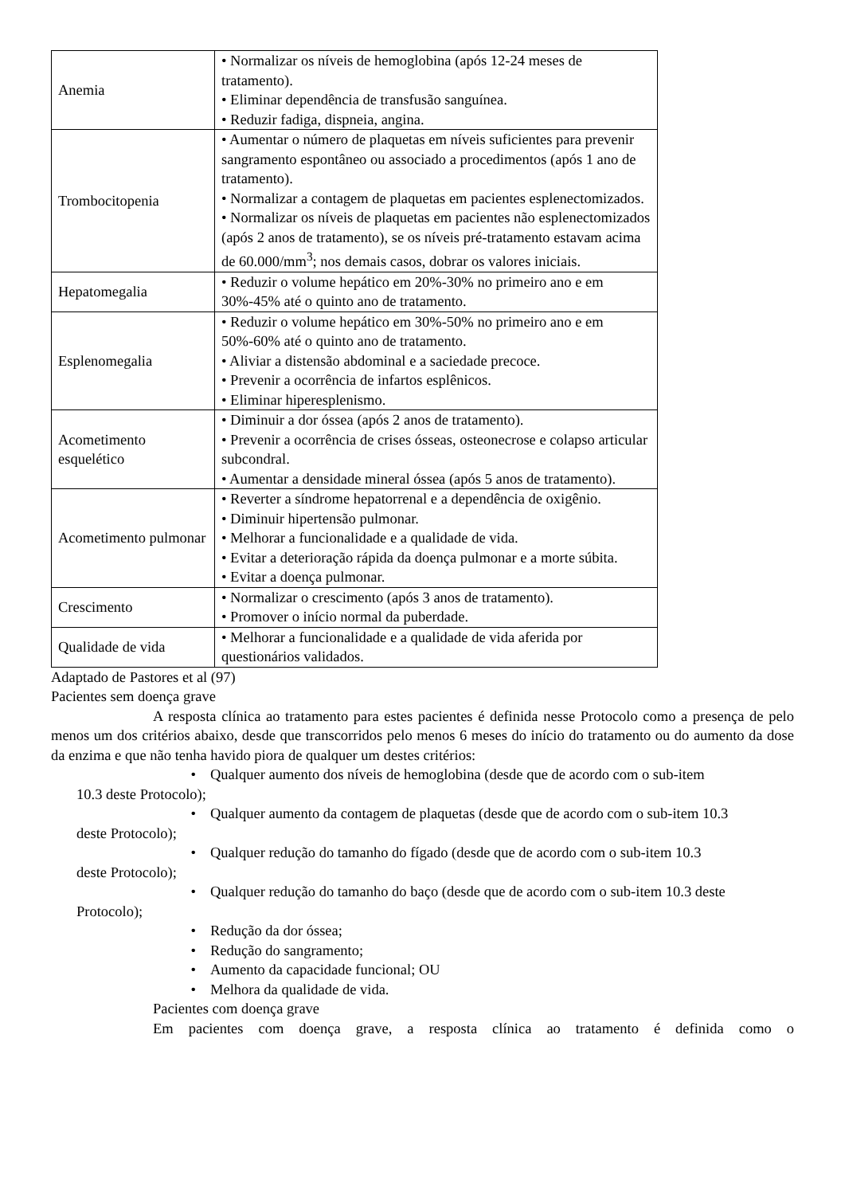| Anemia | • Normalizar os níveis de hemoglobina (após 12-24 meses de tratamento). • Eliminar dependência de transfusão sanguínea. • Reduzir fadiga, dispneia, angina. |
| Trombocitopenia | • Aumentar o número de plaquetas em níveis suficientes para prevenir sangramento espontâneo ou associado a procedimentos (após 1 ano de tratamento). • Normalizar a contagem de plaquetas em pacientes esplenectomizados. • Normalizar os níveis de plaquetas em pacientes não esplenectomizados (após 2 anos de tratamento), se os níveis pré-tratamento estavam acima de 60.000/mm<sup>3</sup>; nos demais casos, dobrar os valores iniciais. |
| Hepatomegalia | • Reduzir o volume hepático em 20%-30% no primeiro ano e em 30%-45% até o quinto ano de tratamento. |
| Esplenomegalia | • Reduzir o volume hepático em 30%-50% no primeiro ano e em 50%-60% até o quinto ano de tratamento. • Aliviar a distensão abdominal e a saciedade precoce. • Prevenir a ocorrência de infartos esplênicos. • Eliminar hiperesplenismo. |
| Acometimento esquelético | • Diminuir a dor óssea (após 2 anos de tratamento). • Prevenir a ocorrência de crises ósseas, osteonecrose e colapso articular subcondral. • Aumentar a densidade mineral óssea (após 5 anos de tratamento). |
| Acometimento pulmonar | • Reverter a síndrome hepatorrenal e a dependência de oxigênio. • Diminuir hipertensão pulmonar. • Melhorar a funcionalidade e a qualidade de vida. • Evitar a deterioração rápida da doença pulmonar e a morte súbita. • Evitar a doença pulmonar. |
| Crescimento | • Normalizar o crescimento (após 3 anos de tratamento). • Promover o início normal da puberdade. |
| Qualidade de vida | • Melhorar a funcionalidade e a qualidade de vida aferida por questionários validados. |
Adaptado de Pastores et al (97)
Pacientes sem doença grave
A resposta clínica ao tratamento para estes pacientes é definida nesse Protocolo como a presença de pelo menos um dos critérios abaixo, desde que transcorridos pelo menos 6 meses do início do tratamento ou do aumento da dose da enzima e que não tenha havido piora de qualquer um destes critérios:
• Qualquer aumento dos níveis de hemoglobina (desde que de acordo com o sub-item
10.3 deste Protocolo);
• Qualquer aumento da contagem de plaquetas (desde que de acordo com o sub-item 10.3
deste Protocolo);
• Qualquer redução do tamanho do fígado (desde que de acordo com o sub-item 10.3
deste Protocolo);
• Qualquer redução do tamanho do baço (desde que de acordo com o sub-item 10.3 deste
Protocolo);
• Redução da dor óssea;
• Redução do sangramento;
• Aumento da capacidade funcional; OU
• Melhora da qualidade de vida.
Pacientes com doença grave
Em pacientes com doença grave, a resposta clínica ao tratamento é definida como o